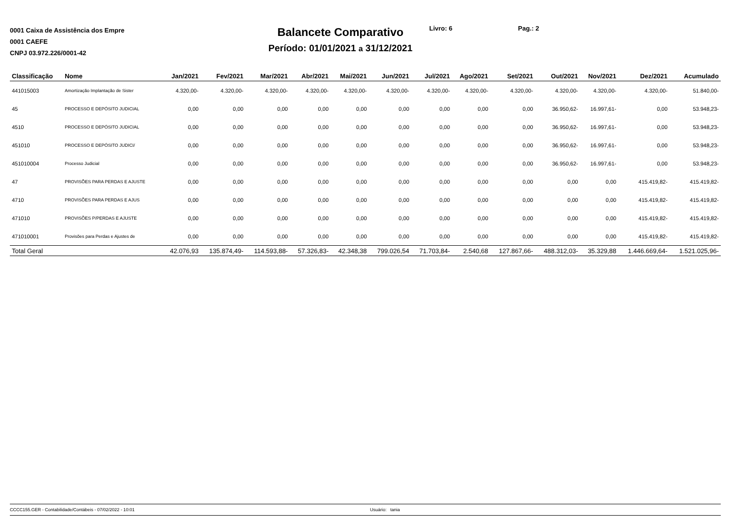0001 Caixa de Assistência dos Empre
0001 CAEFE
CNPJ 03.972.226/0001-42
Balancete Comparativo
Período: 01/01/2021 a 31/12/2021
Livro: 6 Pag.: 2
| Classificação | Nome | Jan/2021 | Fev/2021 | Mar/2021 | Abr/2021 | Mai/2021 | Jun/2021 | Jul/2021 | Ago/2021 | Set/2021 | Out/2021 | Nov/2021 | Dez/2021 | Acumulado |
| --- | --- | --- | --- | --- | --- | --- | --- | --- | --- | --- | --- | --- | --- | --- |
| 441015003 | Amortização Implantação de Sister | 4.320,00- | 4.320,00- | 4.320,00- | 4.320,00- | 4.320,00- | 4.320,00- | 4.320,00- | 4.320,00- | 4.320,00- | 4.320,00- | 4.320,00- | 4.320,00- | 51.840,00- |
| 45 | PROCESSO E DEPÓSITO JUDICIAL | 0,00 | 0,00 | 0,00 | 0,00 | 0,00 | 0,00 | 0,00 | 0,00 | 0,00 | 36.950,62- | 16.997,61- | 0,00 | 53.948,23- |
| 4510 | PROCESSO E DEPÓSITO JUDICIAL | 0,00 | 0,00 | 0,00 | 0,00 | 0,00 | 0,00 | 0,00 | 0,00 | 0,00 | 36.950,62- | 16.997,61- | 0,00 | 53.948,23- |
| 451010 | PROCESSO E DEPÓSITO JUDICI/ | 0,00 | 0,00 | 0,00 | 0,00 | 0,00 | 0,00 | 0,00 | 0,00 | 0,00 | 36.950,62- | 16.997,61- | 0,00 | 53.948,23- |
| 451010004 | Processo Judicial | 0,00 | 0,00 | 0,00 | 0,00 | 0,00 | 0,00 | 0,00 | 0,00 | 0,00 | 36.950,62- | 16.997,61- | 0,00 | 53.948,23- |
| 47 | PROVISÕES PARA PERDAS E AJUSTE | 0,00 | 0,00 | 0,00 | 0,00 | 0,00 | 0,00 | 0,00 | 0,00 | 0,00 | 0,00 | 0,00 | 415.419,82- | 415.419,82- |
| 4710 | PROVISÕES PARA PERDAS E AJUS | 0,00 | 0,00 | 0,00 | 0,00 | 0,00 | 0,00 | 0,00 | 0,00 | 0,00 | 0,00 | 0,00 | 415.419,82- | 415.419,82- |
| 471010 | PROVISÕES P/PERDAS E AJUSTE | 0,00 | 0,00 | 0,00 | 0,00 | 0,00 | 0,00 | 0,00 | 0,00 | 0,00 | 0,00 | 0,00 | 415.419,82- | 415.419,82- |
| 471010001 | Provisões para Perdas e Ajustes de | 0,00 | 0,00 | 0,00 | 0,00 | 0,00 | 0,00 | 0,00 | 0,00 | 0,00 | 0,00 | 0,00 | 415.419,82- | 415.419,82- |
| Total Geral | | 42.076,93 | 135.874,49- | 114.593,88- | 57.326,83- | 42.348,38 | 799.026,54 | 71.703,84- | 2.540,68 | 127.867,66- | 488.312,03- | 35.329,88 | 1.446.669,64- | 1.521.025,96- |
CCCC155.GER - Contabilidade/Contábeis - 07/02/2022 - 10:01 Usuário: tania